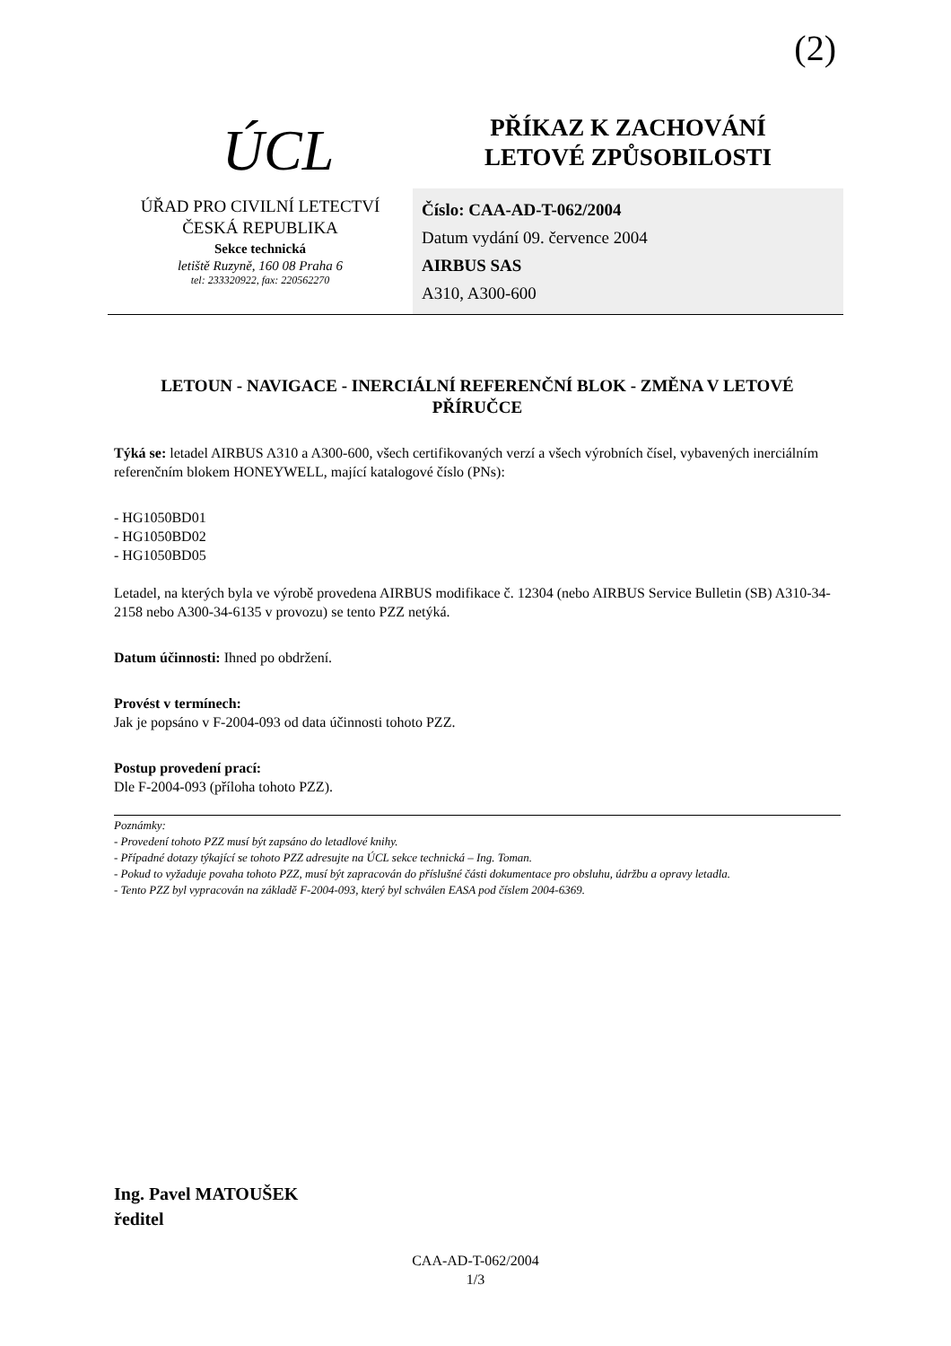(2)
ÚCL
ÚŘAD PRO CIVILNÍ LETECTVÍ
ČESKÁ REPUBLIKA
Sekce technická
letiště Ruzyně, 160 08 Praha 6
tel: 233320922, fax: 220562270
PŘÍKAZ K ZACHOVÁNÍ
LETOVÉ ZPŮSOBILOSTI
Číslo: CAA-AD-T-062/2004
Datum vydání 09. července 2004
AIRBUS SAS
A310, A300-600
LETOUN - NAVIGACE - INERCIÁLNÍ REFERENČNÍ BLOK - ZMĚNA V LETOVÉ PŘÍRUČCE
Týká se: letadel AIRBUS A310 a A300-600, všech certifikovaných verzí a všech výrobních čísel, vybavených inerciálním referenčním blokem HONEYWELL, mající katalogové číslo (PNs):
- HG1050BD01
- HG1050BD02
- HG1050BD05
Letadel, na kterých byla ve výrobě provedena AIRBUS modifikace č. 12304 (nebo AIRBUS Service Bulletin (SB) A310-34-2158 nebo A300-34-6135 v provozu) se tento PZZ netýká.
Datum účinnosti: Ihned po obdržení.
Provést v termínech:
Jak je popsáno v F-2004-093 od data účinnosti tohoto PZZ.
Postup provedení prací:
Dle F-2004-093 (příloha tohoto PZZ).
Poznámky:
- Provedení tohoto PZZ musí být zapsáno do letadlové knihy.
- Případné dotazy týkající se tohoto PZZ adresujte na ÚCL sekce technická – Ing. Toman.
- Pokud to vyžaduje povaha tohoto PZZ, musí být zapracován do příslušné části dokumentace pro obsluhu, údržbu a opravy letadla.
- Tento PZZ byl vypracován na základě F-2004-093, který byl schválen EASA pod číslem 2004-6369.
Ing. Pavel MATOUŠEK
ředitel
CAA-AD-T-062/2004
1/3